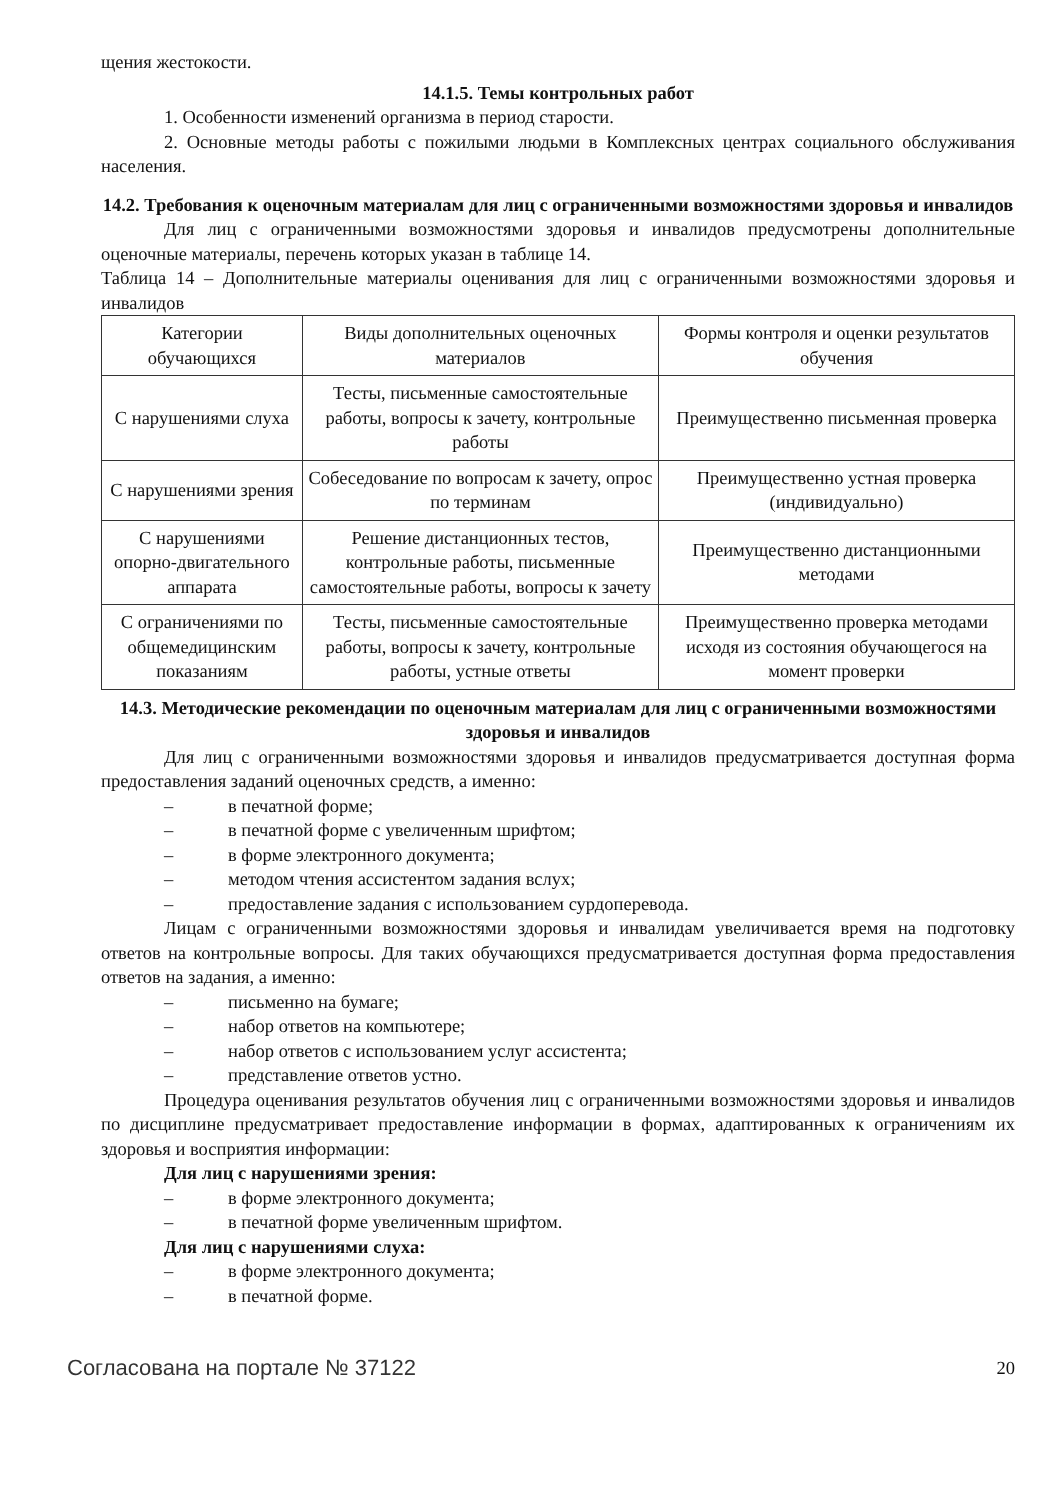щения жестокости.
14.1.5. Темы контрольных работ
1. Особенности изменений организма в период старости.
2. Основные методы работы с пожилыми людьми в Комплексных центрах социального обслуживания населения.
14.2. Требования к оценочным материалам для лиц с ограниченными возможностями здоровья и инвалидов
Для лиц с ограниченными возможностями здоровья и инвалидов предусмотрены дополнительные оценочные материалы, перечень которых указан в таблице 14.
Таблица 14 – Дополнительные материалы оценивания для лиц с ограниченными возможностями здоровья и инвалидов
| Категории обучающихся | Виды дополнительных оценочных материалов | Формы контроля и оценки результатов обучения |
| С нарушениями слуха | Тесты, письменные самостоятельные работы, вопросы к зачету, контрольные работы | Преимущественно письменная проверка |
| С нарушениями зрения | Собеседование по вопросам к зачету, опрос по терминам | Преимущественно устная проверка (индивидуально) |
| С нарушениями опорно-двигательного аппарата | Решение дистанционных тестов, контрольные работы, письменные самостоятельные работы, вопросы к зачету | Преимущественно дистанционными методами |
| С ограничениями по общемедицинским показаниям | Тесты, письменные самостоятельные работы, вопросы к зачету, контрольные работы, устные ответы | Преимущественно проверка методами исходя из состояния обучающегося на момент проверки |
14.3. Методические рекомендации по оценочным материалам для лиц с ограниченными возможностями здоровья и инвалидов
Для лиц с ограниченными возможностями здоровья и инвалидов предусматривается доступная форма предоставления заданий оценочных средств, а именно:
– в печатной форме;
– в печатной форме с увеличенным шрифтом;
– в форме электронного документа;
– методом чтения ассистентом задания вслух;
– предоставление задания с использованием сурдоперевода.
Лицам с ограниченными возможностями здоровья и инвалидам увеличивается время на подготовку ответов на контрольные вопросы. Для таких обучающихся предусматривается доступная форма предоставления ответов на задания, а именно:
– письменно на бумаге;
– набор ответов на компьютере;
– набор ответов с использованием услуг ассистента;
– представление ответов устно.
Процедура оценивания результатов обучения лиц с ограниченными возможностями здоровья и инвалидов по дисциплине предусматривает предоставление информации в формах, адаптированных к ограничениям их здоровья и восприятия информации:
Для лиц с нарушениями зрения:
– в форме электронного документа;
– в печатной форме увеличенным шрифтом.
Для лиц с нарушениями слуха:
– в форме электронного документа;
– в печатной форме.
Согласована на портале № 37122 20